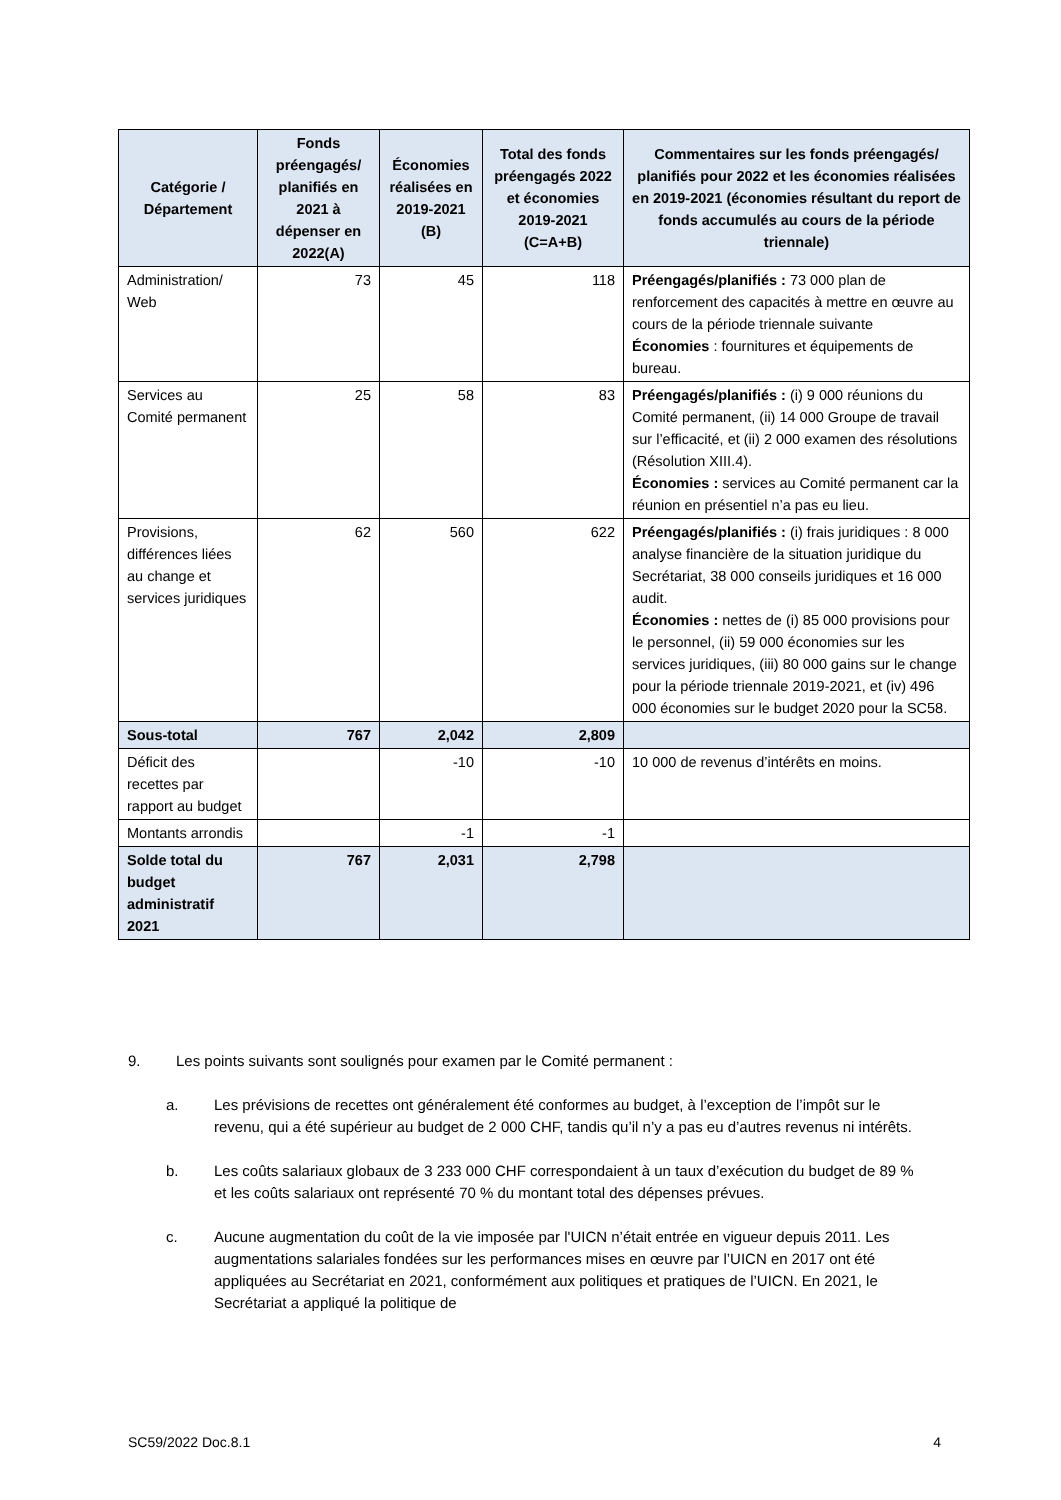| Catégorie / Département | Fonds préengagés/ planifiés en 2021 à dépenser en 2022(A) | Économies réalisées en 2019-2021 (B) | Total des fonds préengagés 2022 et économies 2019-2021 (C=A+B) | Commentaires sur les fonds préengagés/ planifiés pour 2022 et les économies réalisées en 2019-2021 (économies résultant du report de fonds accumulés au cours de la période triennale) |
| --- | --- | --- | --- | --- |
| Administration/ Web | 73 | 45 | 118 | Préengagés/planifiés : 73 000 plan de renforcement des capacités à mettre en œuvre au cours de la période triennale suivante Économies : fournitures et équipements de bureau. |
| Services au Comité permanent | 25 | 58 | 83 | Préengagés/planifiés : (i) 9 000 réunions du Comité permanent, (ii) 14 000 Groupe de travail sur l’efficacité, et (ii) 2 000 examen des résolutions (Résolution XIII.4). Économies : services au Comité permanent car la réunion en présentiel n’a pas eu lieu. |
| Provisions, différences liées au change et services juridiques | 62 | 560 | 622 | Préengagés/planifiés : (i) frais juridiques : 8 000 analyse financière de la situation juridique du Secrétariat, 38 000 conseils juridiques et 16 000 audit. Économies : nettes de (i) 85 000 provisions pour le personnel, (ii) 59 000 économies sur les services juridiques, (iii) 80 000 gains sur le change pour la période triennale 2019-2021, et (iv) 496 000 économies sur le budget 2020 pour la SC58. |
| Sous-total | 767 | 2,042 | 2,809 | |
| Déficit des recettes par rapport au budget | | -10 | -10 | 10 000 de revenus d’intérêts en moins. |
| Montants arrondis | | -1 | -1 | |
| Solde total du budget administratif 2021 | 767 | 2,031 | 2,798 | |
9. Les points suivants sont soulignés pour examen par le Comité permanent :
a. Les prévisions de recettes ont généralement été conformes au budget, à l’exception de l’impôt sur le revenu, qui a été supérieur au budget de 2 000 CHF, tandis qu’il n’y a pas eu d’autres revenus ni intérêts.
b. Les coûts salariaux globaux de 3 233 000 CHF correspondaient à un taux d’exécution du budget de 89 % et les coûts salariaux ont représenté 70 % du montant total des dépenses prévues.
c. Aucune augmentation du coût de la vie imposée par l'UICN n’était entrée en vigueur depuis 2011. Les augmentations salariales fondées sur les performances mises en œuvre par l’UICN en 2017 ont été appliquées au Secrétariat en 2021, conformément aux politiques et pratiques de l’UICN. En 2021, le Secrétariat a appliqué la politique de
SC59/2022 Doc.8.1 4